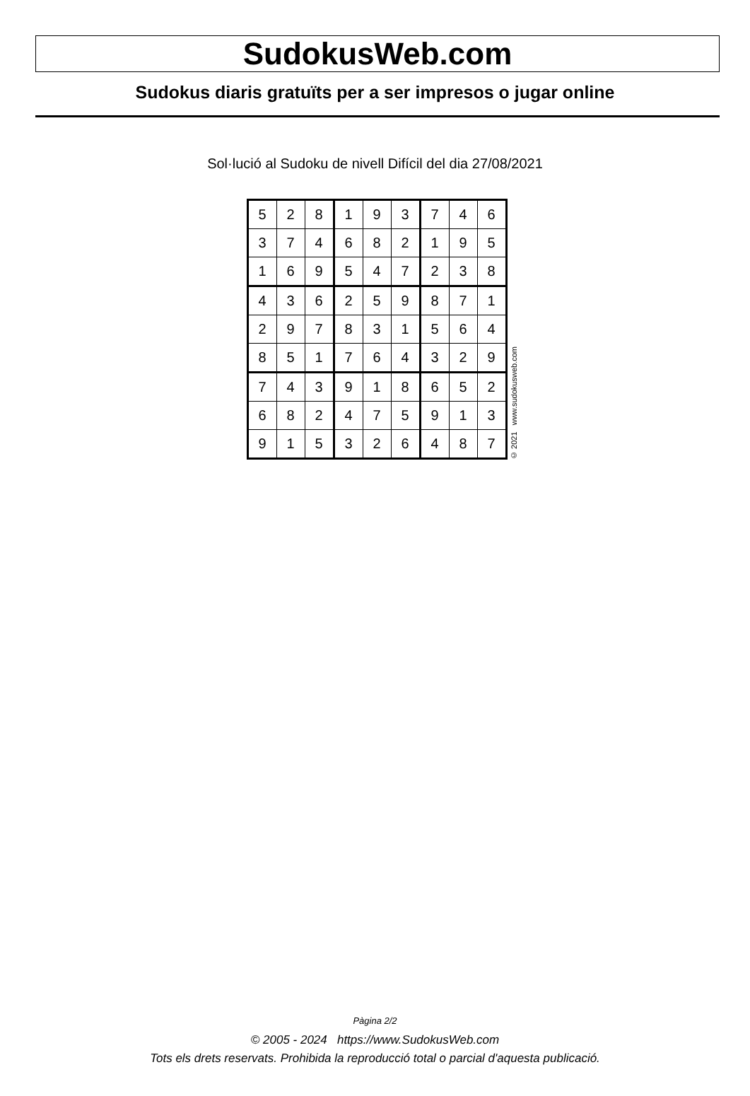SudokusWeb.com
Sudokus diaris gratuïts per a ser impresos o jugar online
Sol·lució al Sudoku de nivell Difícil del dia 27/08/2021
| 5 | 2 | 8 | 1 | 9 | 3 | 7 | 4 | 6 |
| 3 | 7 | 4 | 6 | 8 | 2 | 1 | 9 | 5 |
| 1 | 6 | 9 | 5 | 4 | 7 | 2 | 3 | 8 |
| 4 | 3 | 6 | 2 | 5 | 9 | 8 | 7 | 1 |
| 2 | 9 | 7 | 8 | 3 | 1 | 5 | 6 | 4 |
| 8 | 5 | 1 | 7 | 6 | 4 | 3 | 2 | 9 |
| 7 | 4 | 3 | 9 | 1 | 8 | 6 | 5 | 2 |
| 6 | 8 | 2 | 4 | 7 | 5 | 9 | 1 | 3 |
| 9 | 1 | 5 | 3 | 2 | 6 | 4 | 8 | 7 |
© 2021 www.sudokusweb.com
Pàgina 2/2
© 2005 - 2024 https://www.SudokusWeb.com
Tots els drets reservats. Prohibida la reproducció total o parcial d'aquesta publicació.